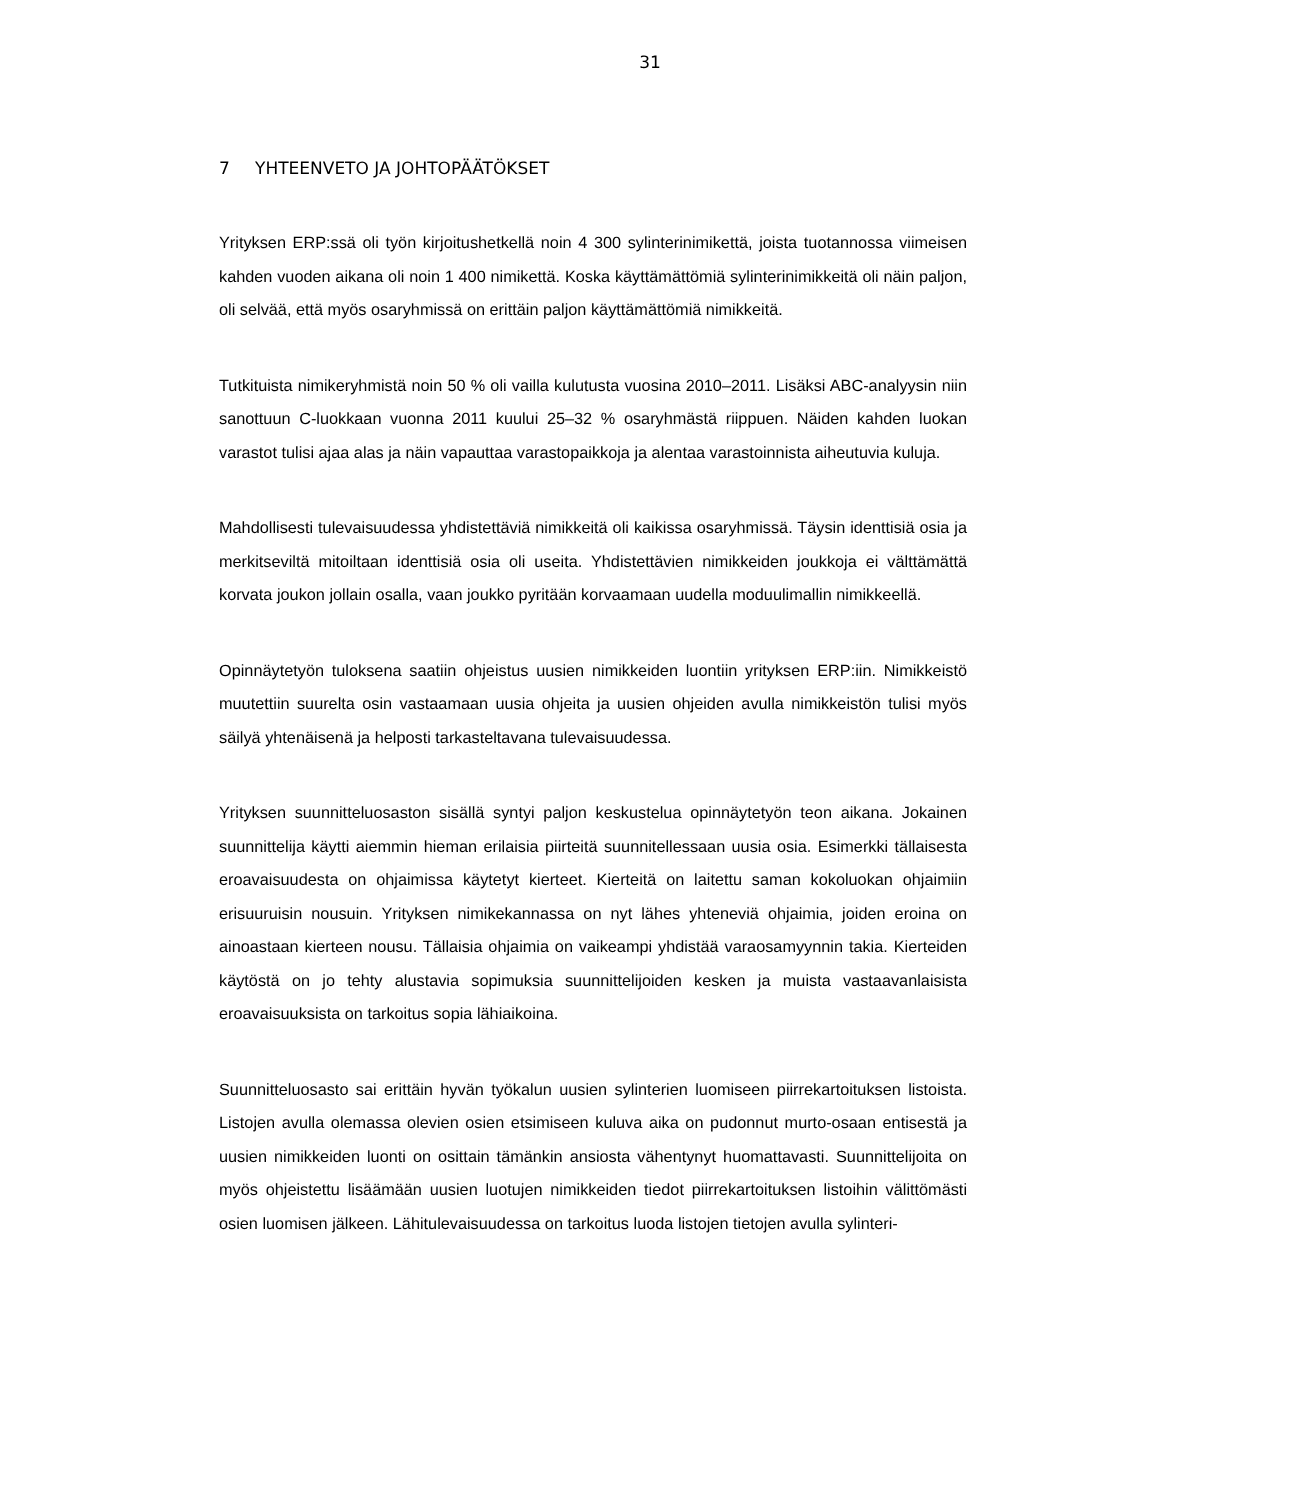31
7 YHTEENVETO JA JOHTOPÄÄTÖKSET
Yrityksen ERP:ssä oli työn kirjoitushetkellä noin 4 300 sylinterinimikettä, joista tuotannossa viimeisen kahden vuoden aikana oli noin 1 400 nimikettä. Koska käyttämättömiä sylinterinimikkeitä oli näin paljon, oli selvää, että myös osaryhmissä on erittäin paljon käyttämättömiä nimikkeitä.
Tutkituista nimikeryhmistä noin 50 % oli vailla kulutusta vuosina 2010–2011. Lisäksi ABC-analyysin niin sanottuun C-luokkaan vuonna 2011 kuului 25–32 % osaryhmästä riippuen. Näiden kahden luokan varastot tulisi ajaa alas ja näin vapauttaa varastopaikkoja ja alentaa varastoinnista aiheutuvia kuluja.
Mahdollisesti tulevaisuudessa yhdistettäviä nimikkeitä oli kaikissa osaryhmissä. Täysin identtisiä osia ja merkitseviltä mitoiltaan identtisiä osia oli useita. Yhdistettävien nimikkeiden joukkoja ei välttämättä korvata joukon jollain osalla, vaan joukko pyritään korvaamaan uudella moduulimallin nimikkeellä.
Opinnäytetyön tuloksena saatiin ohjeistus uusien nimikkeiden luontiin yrityksen ERP:iin. Nimikkeistö muutettiin suurelta osin vastaamaan uusia ohjeita ja uusien ohjeiden avulla nimikkeistön tulisi myös säilyä yhtenäisenä ja helposti tarkasteltavana tulevaisuudessa.
Yrityksen suunnitteluosaston sisällä syntyi paljon keskustelua opinnäytetyön teon aikana. Jokainen suunnittelija käytti aiemmin hieman erilaisia piirteitä suunnitellessaan uusia osia. Esimerkki tällaisesta eroavaisuudesta on ohjaimissa käytetyt kierteet. Kierteitä on laitettu saman kokoluokan ohjaimiin erisuuruisin nousuin. Yrityksen nimikekannassa on nyt lähes yhteneviä ohjaimia, joiden eroina on ainoastaan kierteen nousu. Tällaisia ohjaimia on vaikeampi yhdistää varaosamyynnin takia. Kierteiden käytöstä on jo tehty alustavia sopimuksia suunnittelijoiden kesken ja muista vastaavanlaisista eroavaisuuksista on tarkoitus sopia lähiaikoina.
Suunnitteluosasto sai erittäin hyvän työkalun uusien sylinterien luomiseen piirrekartoituksen listoista. Listojen avulla olemassa olevien osien etsimiseen kuluva aika on pudonnut murto-osaan entisestä ja uusien nimikkeiden luonti on osittain tämänkin ansiosta vähentynyt huomattavasti. Suunnittelijoita on myös ohjeistettu lisäämään uusien luotujen nimikkeiden tiedot piirrekartoituksen listoihin välittömästi osien luomisen jälkeen. Lähitulevaisuudessa on tarkoitus luoda listojen tietojen avulla sylinteri-